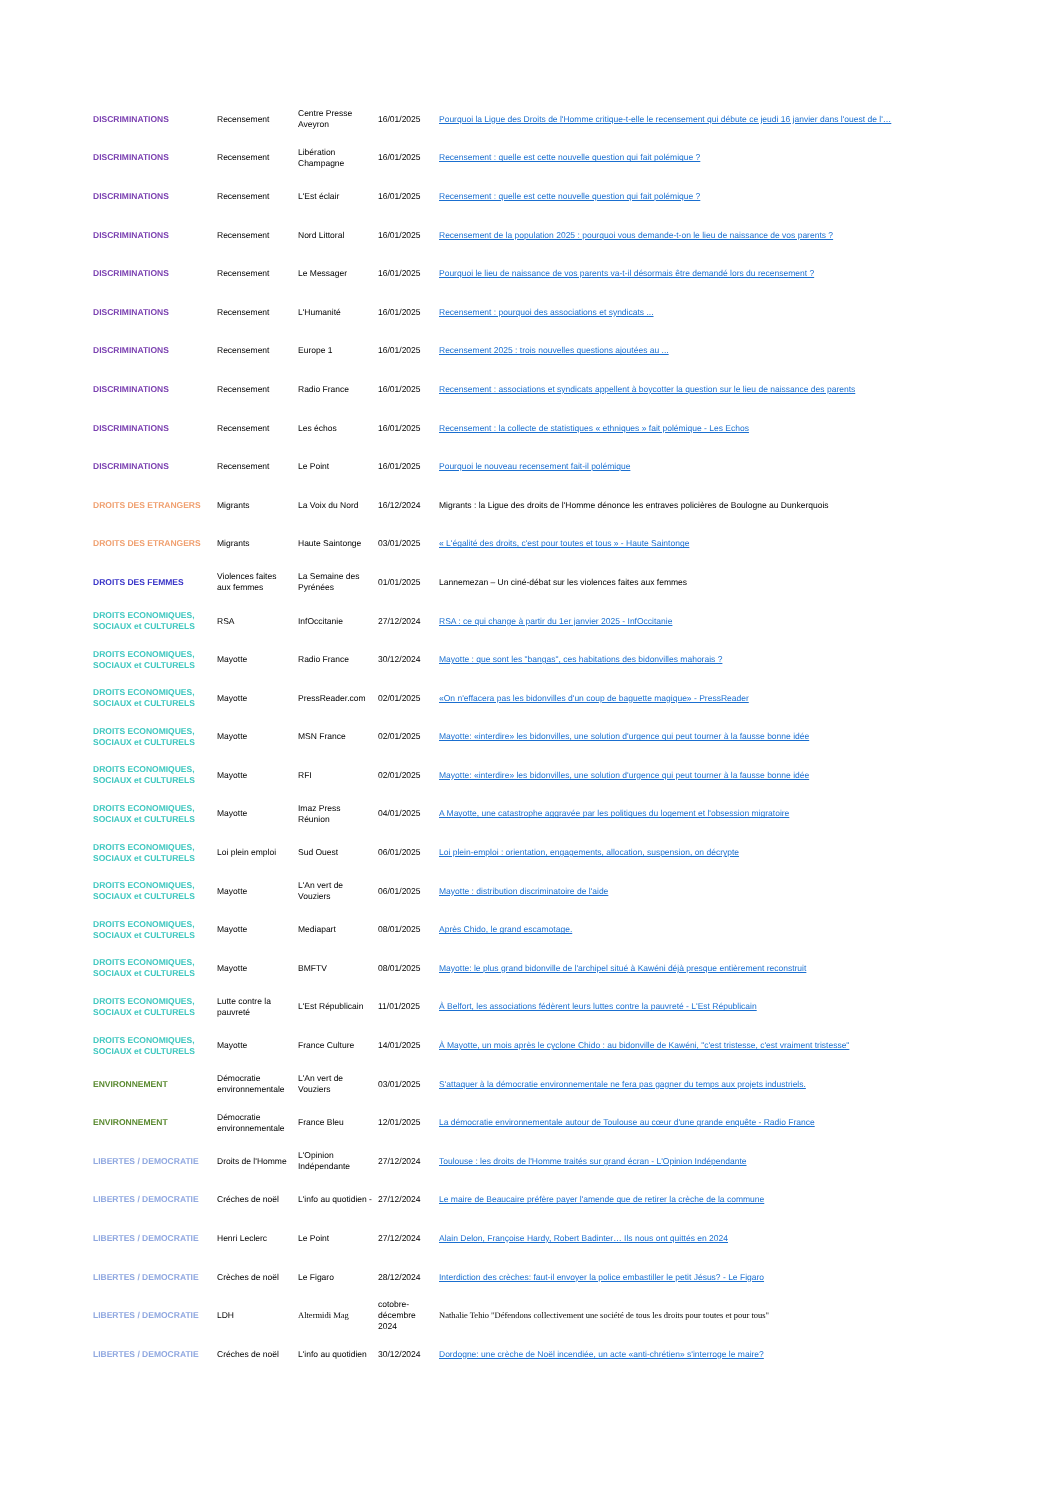| DISCRIMINATIONS | Recensement | Centre Presse Aveyron | 16/01/2025 | Pourquoi la Ligue des Droits de l'Homme critique-t-elle le recensement qui débute ce jeudi 16 janvier dans l'ouest de l'… |
| DISCRIMINATIONS | Recensement | Libération Champagne | 16/01/2025 | Recensement : quelle est cette nouvelle question qui fait polémique ? |
| DISCRIMINATIONS | Recensement | L'Est éclair | 16/01/2025 | Recensement : quelle est cette nouvelle question qui fait polémique ? |
| DISCRIMINATIONS | Recensement | Nord Littoral | 16/01/2025 | Recensement de la population 2025 : pourquoi vous demande-t-on le lieu de naissance de vos parents ? |
| DISCRIMINATIONS | Recensement | Le Messager | 16/01/2025 | Pourquoi le lieu de naissance de vos parents va-t-il désormais être demandé lors du recensement ? |
| DISCRIMINATIONS | Recensement | L'Humanité | 16/01/2025 | Recensement : pourquoi des associations et syndicats ... |
| DISCRIMINATIONS | Recensement | Europe 1 | 16/01/2025 | Recensement 2025 : trois nouvelles questions ajoutées au ... |
| DISCRIMINATIONS | Recensement | Radio France | 16/01/2025 | Recensement : associations et syndicats appellent à boycotter la question sur le lieu de naissance des parents |
| DISCRIMINATIONS | Recensement | Les échos | 16/01/2025 | Recensement : la collecte de statistiques « ethniques » fait polémique - Les Echos |
| DISCRIMINATIONS | Recensement | Le Point | 16/01/2025 | Pourquoi le nouveau recensement fait-il polémique |
| DROITS DES ETRANGERS | Migrants | La Voix du Nord | 16/12/2024 | Migrants : la Ligue des droits de l'Homme dénonce les entraves policières de Boulogne au Dunkerquois |
| DROITS DES ETRANGERS | Migrants | Haute Saintonge | 03/01/2025 | « L'égalité des droits, c'est pour toutes et tous » - Haute Saintonge |
| DROITS DES FEMMES | Violences faites aux femmes | La Semaine des Pyrénées | 01/01/2025 | Lannemezan – Un ciné-débat sur les violences faites aux femmes |
| DROITS ECONOMIQUES, SOCIAUX et CULTURELS | RSA | InfOccitanie | 27/12/2024 | RSA : ce qui change à partir du 1er janvier 2025 - InfOccitanie |
| DROITS ECONOMIQUES, SOCIAUX et CULTURELS | Mayotte | Radio France | 30/12/2024 | Mayotte : que sont les "bangas", ces habitations des bidonvilles mahorais ? |
| DROITS ECONOMIQUES, SOCIAUX et CULTURELS | Mayotte | PressReader.com | 02/01/2025 | «On n'effacera pas les bidonvilles d'un coup de baguette magique» - PressReader |
| DROITS ECONOMIQUES, SOCIAUX et CULTURELS | Mayotte | MSN France | 02/01/2025 | Mayotte: «interdire» les bidonvilles, une solution d'urgence qui peut tourner à la fausse bonne idée |
| DROITS ECONOMIQUES, SOCIAUX et CULTURELS | Mayotte | RFI | 02/01/2025 | Mayotte: «interdire» les bidonvilles, une solution d'urgence qui peut tourner à la fausse bonne idée |
| DROITS ECONOMIQUES, SOCIAUX et CULTURELS | Mayotte | Imaz Press Réunion | 04/01/2025 | A Mayotte, une catastrophe aggravée par les politiques du logement et l'obsession migratoire |
| DROITS ECONOMIQUES, SOCIAUX et CULTURELS | Loi plein emploi | Sud Ouest | 06/01/2025 | Loi plein-emploi : orientation, engagements, allocation, suspension, on décrypte |
| DROITS ECONOMIQUES, SOCIAUX et CULTURELS | Mayotte | L'An vert de Vouziers | 06/01/2025 | Mayotte : distribution discriminatoire de l'aide |
| DROITS ECONOMIQUES, SOCIAUX et CULTURELS | Mayotte | Mediapart | 08/01/2025 | Après Chido, le grand escamotage. |
| DROITS ECONOMIQUES, SOCIAUX et CULTURELS | Mayotte | BMFTV | 08/01/2025 | Mayotte: le plus grand bidonville de l'archipel situé à Kawéni déjà presque entièrement reconstruit |
| DROITS ECONOMIQUES, SOCIAUX et CULTURELS | Lutte contre la pauvreté | L'Est Républicain | 11/01/2025 | À Belfort, les associations fédèrent leurs luttes contre la pauvreté - L'Est Républicain |
| DROITS ECONOMIQUES, SOCIAUX et CULTURELS | Mayotte | France Culture | 14/01/2025 | À Mayotte, un mois après le cyclone Chido : au bidonville de Kawéni, "c'est tristesse, c'est vraiment tristesse" |
| ENVIRONNEMENT | Démocratie environnementale | L'An vert de Vouziers | 03/01/2025 | S'attaquer à la démocratie environnementale ne fera pas gagner du temps aux projets industriels. |
| ENVIRONNEMENT | Démocratie environnementale | France Bleu | 12/01/2025 | La démocratie environnementale autour de Toulouse au cœur d'une grande enquête - Radio France |
| LIBERTES / DEMOCRATIE | Droits de l'Homme | L'Opinion Indépendante | 27/12/2024 | Toulouse : les droits de l'Homme traités sur grand écran - L'Opinion Indépendante |
| LIBERTES / DEMOCRATIE | Créches de noël | L'info au quotidien - | 27/12/2024 | Le maire de Beaucaire préfère payer l'amende que de retirer la crèche de la commune |
| LIBERTES / DEMOCRATIE | Henri Leclerc | Le Point | 27/12/2024 | Alain Delon, Françoise Hardy, Robert Badinter… Ils nous ont quittés en 2024 |
| LIBERTES / DEMOCRATIE | Crèches de noël | Le Figaro | 28/12/2024 | Interdiction des crèches: faut-il envoyer la police embastiller le petit Jésus? - Le Figaro |
| LIBERTES / DEMOCRATIE | LDH | Altermidi Mag | cotobre-décembre 2024 | Nathalie Tehio "Défendons collectivement une société de tous les droits pour toutes et pour tous" |
| LIBERTES / DEMOCRATIE | Créches de noël | L'info au quotidien | 30/12/2024 | Dordogne: une crèche de Noël incendiée, un acte «anti-chrétien» s'interroge le maire? |